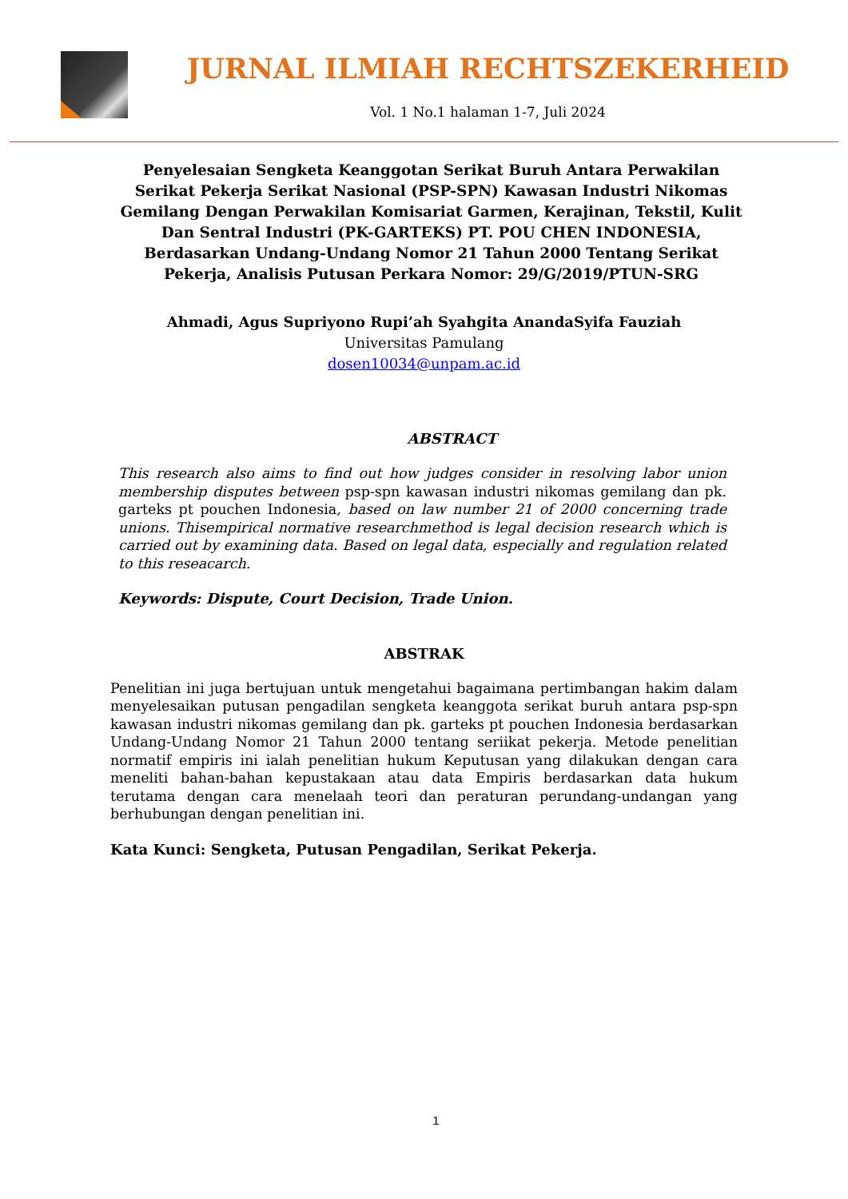JURNAL ILMIAH RECHTSZEKERHEID
Vol. 1 No.1 halaman 1-7, Juli 2024
Penyelesaian Sengketa Keanggotan Serikat Buruh Antara Perwakilan Serikat Pekerja Serikat Nasional (PSP-SPN) Kawasan Industri Nikomas Gemilang Dengan Perwakilan Komisariat Garmen, Kerajinan, Tekstil, Kulit Dan Sentral Industri (PK-GARTEKS) PT. POU CHEN INDONESIA, Berdasarkan Undang-Undang Nomor 21 Tahun 2000 Tentang Serikat Pekerja, Analisis Putusan Perkara Nomor: 29/G/2019/PTUN-SRG
Ahmadi, Agus Supriyono Rupi’ah Syahgita AnandaSyifa Fauziah
Universitas Pamulang
dosen10034@unpam.ac.id
ABSTRACT
This research also aims to find out how judges consider in resolving labor union membership disputes between psp-spn kawasan industri nikomas gemilang dan pk. garteks pt pouchen Indonesia, based on law number 21 of 2000 concerning trade unions. Thisempirical normative researchmethod is legal decision research which is carried out by examining data. Based on legal data, especially and regulation related to this reseacarch.
Keywords: Dispute, Court Decision, Trade Union.
ABSTRAK
Penelitian ini juga bertujuan untuk mengetahui bagaimana pertimbangan hakim dalam menyelesaikan putusan pengadilan sengketa keanggota serikat buruh antara psp-spn kawasan industri nikomas gemilang dan pk. garteks pt pouchen Indonesia berdasarkan Undang-Undang Nomor 21 Tahun 2000 tentang seriikat pekerja. Metode penelitian normatif empiris ini ialah penelitian hukum Keputusan yang dilakukan dengan cara meneliti bahan-bahan kepustakaan atau data Empiris berdasarkan data hukum terutama dengan cara menelaah teori dan peraturan perundang-undangan yang berhubungan dengan penelitian ini.
Kata Kunci: Sengketa, Putusan Pengadilan, Serikat Pekerja.
1